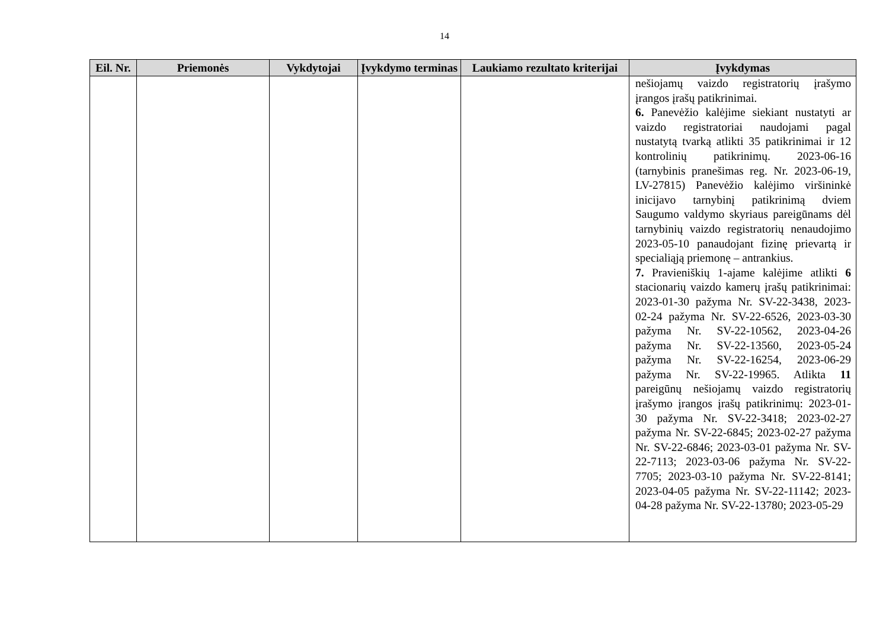14
| Eil. Nr. | Priemonės | Vykdytojai | Įvykdymo terminas | Laukiamo rezultato kriterijai | Įvykdymas |
| --- | --- | --- | --- | --- | --- |
| | | | | | nešiojamų vaizdo registratorių įrašymo įrangos įrašų patikrinimai. 6. Panevėžio kalėjime siekiant nustatyti ar vaizdo registratoriai naudojami pagal nustatytą tvarką atlikti 35 patikrinimai ir 12 kontrolinių patikrinimų. 2023-06-16 (tarnybinis pranešimas reg. Nr. 2023-06-19, LV-27815) Panevėžio kalėjimo viršininkė inicijavo tarnybinį patikrinimą dviem Saugumo valdymo skyriaus pareigūnams dėl tarnybinių vaizdo registratorių nenaudojimo 2023-05-10 panaudojant fizinę prievartą ir specialiąją priemonę – antrankius. 7. Pravieniškių 1-ajame kalėjime atlikti 6 stacionarių vaizdo kamerų įrašų patikrinimai: 2023-01-30 pažyma Nr. SV-22-3438, 2023-02-24 pažyma Nr. SV-22-6526, 2023-03-30 pažyma Nr. SV-22-10562, 2023-04-26 pažyma Nr. SV-22-13560, 2023-05-24 pažyma Nr. SV-22-16254, 2023-06-29 pažyma Nr. SV-22-19965. Atlikta 11 pareigūnų nešiojamų vaizdo registratorių įrašymo įrangos įrašų patikrinimų: 2023-01-30 pažyma Nr. SV-22-3418; 2023-02-27 pažyma Nr. SV-22-6845; 2023-02-27 pažyma Nr. SV-22-6846; 2023-03-01 pažyma Nr. SV-22-7113; 2023-03-06 pažyma Nr. SV-22-7705; 2023-03-10 pažyma Nr. SV-22-8141; 2023-04-05 pažyma Nr. SV-22-11142; 2023-04-28 pažyma Nr. SV-22-13780; 2023-05-29 |